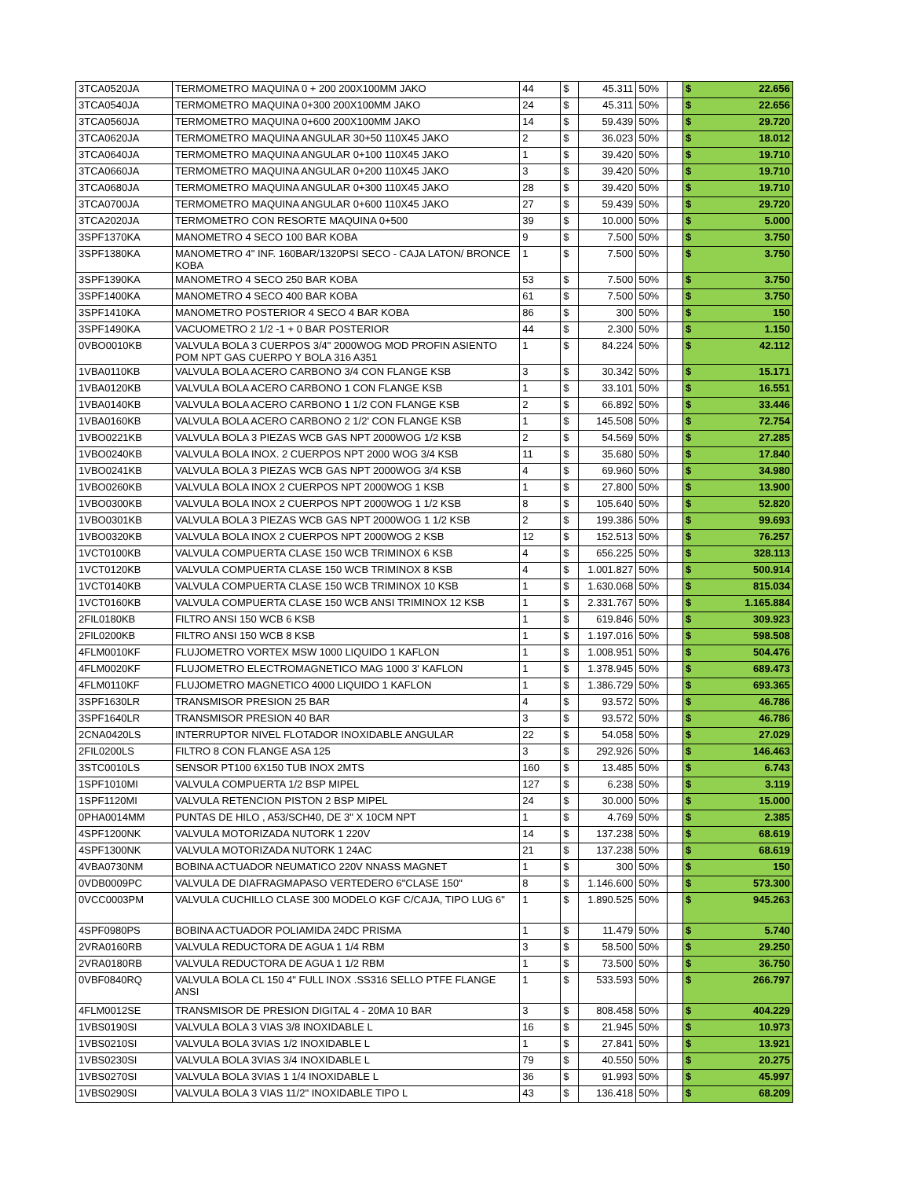| 3TCA0520JA | TERMOMETRO MAQUINA 0 + 200 200X100MM JAKO | 44 | $ | 45.311 | 50% | | $ 22.656 |
| 3TCA0540JA | TERMOMETRO MAQUINA 0+300 200X100MM JAKO | 24 | $ | 45.311 | 50% | | $ 22.656 |
| 3TCA0560JA | TERMOMETRO MAQUINA 0+600 200X100MM JAKO | 14 | $ | 59.439 | 50% | | $ 29.720 |
| 3TCA0620JA | TERMOMETRO MAQUINA ANGULAR 30+50 110X45 JAKO | 2 | $ | 36.023 | 50% | | $ 18.012 |
| 3TCA0640JA | TERMOMETRO MAQUINA ANGULAR 0+100 110X45 JAKO | 1 | $ | 39.420 | 50% | | $ 19.710 |
| 3TCA0660JA | TERMOMETRO MAQUINA ANGULAR 0+200 110X45 JAKO | 3 | $ | 39.420 | 50% | | $ 19.710 |
| 3TCA0680JA | TERMOMETRO MAQUINA ANGULAR 0+300 110X45 JAKO | 28 | $ | 39.420 | 50% | | $ 19.710 |
| 3TCA0700JA | TERMOMETRO MAQUINA ANGULAR 0+600 110X45 JAKO | 27 | $ | 59.439 | 50% | | $ 29.720 |
| 3TCA2020JA | TERMOMETRO CON RESORTE MAQUINA 0+500 | 39 | $ | 10.000 | 50% | | $ 5.000 |
| 3SPF1370KA | MANOMETRO 4 SECO 100 BAR KOBA | 9 | $ | 7.500 | 50% | | $ 3.750 |
| 3SPF1380KA | MANOMETRO 4" INF. 160BAR/1320PSI SECO - CAJA LATON/ BRONCE KOBA | 1 | $ | 7.500 | 50% | | $ 3.750 |
| 3SPF1390KA | MANOMETRO 4 SECO 250 BAR KOBA | 53 | $ | 7.500 | 50% | | $ 3.750 |
| 3SPF1400KA | MANOMETRO 4 SECO 400 BAR KOBA | 61 | $ | 7.500 | 50% | | $ 3.750 |
| 3SPF1410KA | MANOMETRO POSTERIOR 4 SECO 4 BAR KOBA | 86 | $ | 300 | 50% | | $ 150 |
| 3SPF1490KA | VACUOMETRO 2 1/2 -1 + 0 BAR POSTERIOR | 44 | $ | 2.300 | 50% | | $ 1.150 |
| 0VBO0010KB | VALVULA BOLA 3 CUERPOS 3/4" 2000WOG MOD PROFIN ASIENTO POM NPT GAS CUERPO Y BOLA 316 A351 | 1 | $ | 84.224 | 50% | | $ 42.112 |
| 1VBA0110KB | VALVULA BOLA ACERO CARBONO 3/4 CON FLANGE KSB | 3 | $ | 30.342 | 50% | | $ 15.171 |
| 1VBA0120KB | VALVULA BOLA ACERO CARBONO 1 CON FLANGE KSB | 1 | $ | 33.101 | 50% | | $ 16.551 |
| 1VBA0140KB | VALVULA BOLA ACERO CARBONO 1 1/2 CON FLANGE KSB | 2 | $ | 66.892 | 50% | | $ 33.446 |
| 1VBA0160KB | VALVULA BOLA ACERO CARBONO 2 1/2' CON FLANGE KSB | 1 | $ | 145.508 | 50% | | $ 72.754 |
| 1VBO0221KB | VALVULA BOLA 3 PIEZAS WCB GAS NPT 2000WOG 1/2 KSB | 2 | $ | 54.569 | 50% | | $ 27.285 |
| 1VBO0240KB | VALVULA BOLA INOX. 2 CUERPOS NPT 2000 WOG 3/4 KSB | 11 | $ | 35.680 | 50% | | $ 17.840 |
| 1VBO0241KB | VALVULA BOLA 3 PIEZAS WCB GAS NPT 2000WOG 3/4 KSB | 4 | $ | 69.960 | 50% | | $ 34.980 |
| 1VBO0260KB | VALVULA BOLA INOX 2 CUERPOS NPT 2000WOG 1 KSB | 1 | $ | 27.800 | 50% | | $ 13.900 |
| 1VBO0300KB | VALVULA BOLA INOX 2 CUERPOS NPT 2000WOG 1 1/2 KSB | 8 | $ | 105.640 | 50% | | $ 52.820 |
| 1VBO0301KB | VALVULA BOLA 3 PIEZAS WCB GAS NPT 2000WOG 1 1/2 KSB | 2 | $ | 199.386 | 50% | | $ 99.693 |
| 1VBO0320KB | VALVULA BOLA INOX 2 CUERPOS NPT 2000WOG 2 KSB | 12 | $ | 152.513 | 50% | | $ 76.257 |
| 1VCT0100KB | VALVULA COMPUERTA CLASE 150 WCB TRIMINOX 6 KSB | 4 | $ | 656.225 | 50% | | $ 328.113 |
| 1VCT0120KB | VALVULA COMPUERTA CLASE 150 WCB TRIMINOX 8 KSB | 4 | $ | 1.001.827 | 50% | | $ 500.914 |
| 1VCT0140KB | VALVULA COMPUERTA CLASE 150 WCB TRIMINOX 10 KSB | 1 | $ | 1.630.068 | 50% | | $ 815.034 |
| 1VCT0160KB | VALVULA COMPUERTA CLASE 150 WCB ANSI TRIMINOX 12 KSB | 1 | $ | 2.331.767 | 50% | | $ 1.165.884 |
| 2FIL0180KB | FILTRO ANSI 150 WCB 6 KSB | 1 | $ | 619.846 | 50% | | $ 309.923 |
| 2FIL0200KB | FILTRO ANSI 150 WCB 8 KSB | 1 | $ | 1.197.016 | 50% | | $ 598.508 |
| 4FLM0010KF | FLUJOMETRO VORTEX MSW 1000 LIQUIDO 1 KAFLON | 1 | $ | 1.008.951 | 50% | | $ 504.476 |
| 4FLM0020KF | FLUJOMETRO ELECTROMAGNETICO MAG 1000 3' KAFLON | 1 | $ | 1.378.945 | 50% | | $ 689.473 |
| 4FLM0110KF | FLUJOMETRO MAGNETICO 4000 LIQUIDO 1 KAFLON | 1 | $ | 1.386.729 | 50% | | $ 693.365 |
| 3SPF1630LR | TRANSMISOR PRESION 25 BAR | 4 | $ | 93.572 | 50% | | $ 46.786 |
| 3SPF1640LR | TRANSMISOR PRESION 40 BAR | 3 | $ | 93.572 | 50% | | $ 46.786 |
| 2CNA0420LS | INTERRUPTOR NIVEL FLOTADOR INOXIDABLE ANGULAR | 22 | $ | 54.058 | 50% | | $ 27.029 |
| 2FIL0200LS | FILTRO 8 CON FLANGE ASA 125 | 3 | $ | 292.926 | 50% | | $ 146.463 |
| 3STC0010LS | SENSOR PT100 6X150 TUB INOX 2MTS | 160 | $ | 13.485 | 50% | | $ 6.743 |
| 1SPF1010MI | VALVULA COMPUERTA 1/2 BSP MIPEL | 127 | $ | 6.238 | 50% | | $ 3.119 |
| 1SPF1120MI | VALVULA RETENCION PISTON 2 BSP MIPEL | 24 | $ | 30.000 | 50% | | $ 15.000 |
| 0PHA0014MM | PUNTAS DE HILO , A53/SCH40, DE 3" X 10CM NPT | 1 | $ | 4.769 | 50% | | $ 2.385 |
| 4SPF1200NK | VALVULA MOTORIZADA NUTORK 1 220V | 14 | $ | 137.238 | 50% | | $ 68.619 |
| 4SPF1300NK | VALVULA MOTORIZADA NUTORK 1 24AC | 21 | $ | 137.238 | 50% | | $ 68.619 |
| 4VBA0730NM | BOBINA ACTUADOR NEUMATICO 220V NNASS MAGNET | 1 | $ | 300 | 50% | | $ 150 |
| 0VDB0009PC | VALVULA DE DIAFRAGMAPASO VERTEDERO 6"CLASE 150" | 8 | $ | 1.146.600 | 50% | | $ 573.300 |
| 0VCC0003PM | VALVULA CUCHILLO CLASE 300 MODELO KGF C/CAJA, TIPO LUG 6" | 1 | $ | 1.890.525 | 50% | | $ 945.263 |
| 4SPF0980PS | BOBINA ACTUADOR POLIAMIDA 24DC PRISMA | 1 | $ | 11.479 | 50% | | $ 5.740 |
| 2VRA0160RB | VALVULA REDUCTORA DE AGUA 1 1/4 RBM | 3 | $ | 58.500 | 50% | | $ 29.250 |
| 2VRA0180RB | VALVULA REDUCTORA DE AGUA 1 1/2 RBM | 1 | $ | 73.500 | 50% | | $ 36.750 |
| 0VBF0840RQ | VALVULA BOLA CL 150 4" FULL INOX .SS316 SELLO PTFE FLANGE ANSI | 1 | $ | 533.593 | 50% | | $ 266.797 |
| 4FLM0012SE | TRANSMISOR DE PRESION DIGITAL 4 - 20MA 10 BAR | 3 | $ | 808.458 | 50% | | $ 404.229 |
| 1VBS0190SI | VALVULA BOLA 3 VIAS 3/8 INOXIDABLE L | 16 | $ | 21.945 | 50% | | $ 10.973 |
| 1VBS0210SI | VALVULA BOLA 3VIAS 1/2 INOXIDABLE L | 1 | $ | 27.841 | 50% | | $ 13.921 |
| 1VBS0230SI | VALVULA BOLA 3VIAS 3/4 INOXIDABLE L | 79 | $ | 40.550 | 50% | | $ 20.275 |
| 1VBS0270SI | VALVULA BOLA 3VIAS 1 1/4 INOXIDABLE L | 36 | $ | 91.993 | 50% | | $ 45.997 |
| 1VBS0290SI | VALVULA BOLA 3 VIAS 11/2" INOXIDABLE TIPO L | 43 | $ | 136.418 | 50% | | $ 68.209 |